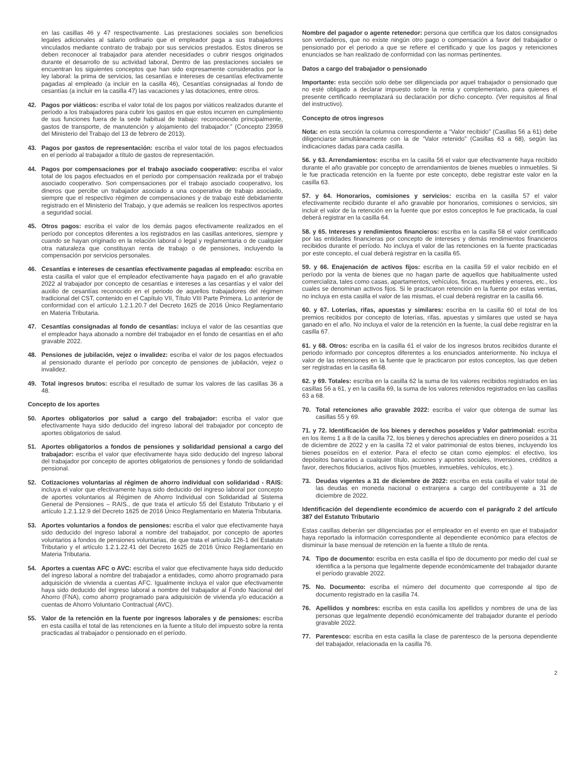en las casillas 46 y 47 respectivamente. Las prestaciones sociales son beneficios legales adicionales al salario ordinario que el empleador paga a sus trabajadores vinculados mediante contrato de trabajo por sus servicios prestados. Estos dineros se deben reconocer al trabajador para atender necesidades o cubrir riesgos originados durante el desarrollo de su actividad laboral, Dentro de las prestaciones sociales se encuentran los siguientes conceptos que han sido expresamente considerados por la ley laboral: la prima de servicios, las cesantías e intereses de cesantías efectivamente pagadas al empleado (a incluir en la casilla 46), Cesantías consignadas al fondo de cesantías (a incluir en la casilla 47) las vacaciones y las dotaciones, entre otros.
42. Pagos por viáticos: escriba el valor total de los pagos por viáticos realizados durante el período a los trabajadores para cubrir los gastos en que estos incurren en cumplimiento de sus funciones fuera de la sede habitual de trabajo: reconociendo principalmente, gastos de transporte, de manutención y alojamiento del trabajador.” (Concepto 23959 del Ministerio del Trabajo del 13 de febrero de 2013).
43. Pagos por gastos de representación: escriba el valor total de los pagos efectuados en el período al trabajador a título de gastos de representación.
44. Pagos por compensaciones por el trabajo asociado cooperativo: escriba el valor total de los pagos efectuados en el período por compensación realizada por el trabajo asociado cooperativo. Son compensaciones por el trabajo asociado cooperativo, los dineros que percibe un trabajador asociado a una cooperativa de trabajo asociado, siempre que el respectivo régimen de compensaciones y de trabajo esté debidamente registrado en el Ministerio del Trabajo, y que además se realicen los respectivos aportes a seguridad social.
45. Otros pagos: escriba el valor de los demás pagos efectivamente realizados en el período por conceptos diferentes a los registrados en las casillas anteriores, siempre y cuando se hayan originado en la relación laboral o legal y reglamentaria o de cualquier otra naturaleza que constituyan renta de trabajo o de pensiones, incluyendo la compensación por servicios personales.
46. Cesantías e intereses de cesantías efectivamente pagadas al empleado: escriba en esta casilla el valor que el empleador efectivamente haya pagado en el año gravable 2022 al trabajador por concepto de cesantías e intereses a las cesantías y el valor del auxilio de cesantías reconocido en el periodo de aquellos trabajadores del régimen tradicional del CST, contenido en el Capítulo VII, Título VIII Parte Primera. Lo anterior de conformidad con el artículo 1.2.1.20.7 del Decreto 1625 de 2016 Único Reglamentario en Materia Tributaria.
47. Cesantías consignadas al fondo de cesantías: incluya el valor de las cesantías que el empleador haya abonado a nombre del trabajador en el fondo de cesantías en el año gravable 2022.
48. Pensiones de jubilación, vejez o invalidez: escriba el valor de los pagos efectuados al pensionado durante el período por concepto de pensiones de jubilación, vejez o invalidez.
49. Total ingresos brutos: escriba el resultado de sumar los valores de las casillas 36 a 48.
Concepto de los aportes
50. Aportes obligatorios por salud a cargo del trabajador: escriba el valor que efectivamente haya sido deducido del ingreso laboral del trabajador por concepto de aportes obligatorios de salud.
51. Aportes obligatorios a fondos de pensiones y solidaridad pensional a cargo del trabajador: escriba el valor que efectivamente haya sido deducido del ingreso laboral del trabajador por concepto de aportes obligatorios de pensiones y fondo de solidaridad pensional.
52. Cotizaciones voluntarias al régimen de ahorro individual con solidaridad - RAIS: incluya el valor que efectivamente haya sido deducido del ingreso laboral por concepto de aportes voluntarios al Régimen de Ahorro Individual con Solidaridad al Sistema General de Pensiones – RAIS., de que trata el artículo 55 del Estatuto Tributario y el artículo 1.2.1.12.9 del Decreto 1625 de 2016 Único Reglamentario en Materia Tributaria.
53. Aportes voluntarios a fondos de pensiones: escriba el valor que efectivamente haya sido deducido del ingreso laboral a nombre del trabajador, por concepto de aportes voluntarios a fondos de pensiones voluntarias, de que trata el artículo 126-1 del Estatuto Tributario y el artículo 1.2.1.22.41 del Decreto 1625 de 2016 Único Reglamentario en Materia Tributaria.
54. Aportes a cuentas AFC o AVC: escriba el valor que efectivamente haya sido deducido del ingreso laboral a nombre del trabajador a entidades, como ahorro programado para adquisición de vivienda a cuentas AFC. Igualmente incluya el valor que efectivamente haya sido deducido del ingreso laboral a nombre del trabajador al Fondo Nacional del Ahorro (FNA), como ahorro programado para adquisición de vivienda y/o educación a cuentas de Ahorro Voluntario Contractual (AVC).
55. Valor de la retención en la fuente por ingresos laborales y de pensiones: escriba en esta casilla el total de las retenciones en la fuente a título del impuesto sobre la renta practicadas al trabajador o pensionado en el período.
Nombre del pagador o agente retenedor: persona que certifica que los datos consignados son verdaderos, que no existe ningún otro pago o compensación a favor del trabajador o pensionado por el periodo a que se refiere el certificado y que los pagos y retenciones enunciados se han realizado de conformidad con las normas pertinentes.
Datos a cargo del trabajador o pensionado
Importante: esta sección solo debe ser diligenciada por aquel trabajador o pensionado que no esté obligado a declarar impuesto sobre la renta y complementario, para quienes el presente certificado reemplazará su declaración por dicho concepto. (Ver requisitos al final del instructivo).
Concepto de otros ingresos
Nota: en esta sección la columna correspondiente a “Valor recibido” (Casillas 56 a 61) debe diligenciarse simultáneamente con la de “Valor retenido” (Casillas 63 a 68), según las indicaciones dadas para cada casilla.
56. y 63. Arrendamientos: escriba en la casilla 56 el valor que efectivamente haya recibido durante el año gravable por concepto de arrendamientos de bienes muebles o inmuebles. Si le fue practicada retención en la fuente por este concepto, debe registrar este valor en la casilla 63.
57. y 64. Honorarios, comisiones y servicios: escriba en la casilla 57 el valor efectivamente recibido durante el año gravable por honorarios, comisiones o servicios, sin incluir el valor de la retención en la fuente que por estos conceptos le fue practicada, la cual deberá registrar en la casilla 64.
58. y 65. Intereses y rendimientos financieros: escriba en la casilla 58 el valor certificado por las entidades financieras por concepto de intereses y demás rendimientos financieros recibidos durante el período. No incluya el valor de las retenciones en la fuente practicadas por este concepto, el cual deberá registrar en la casilla 65.
59. y 66. Enajenación de activos fijos: escriba en la casilla 59 el valor recibido en el período por la venta de bienes que no hagan parte de aquellos que habitualmente usted comercializa, tales como casas, apartamentos, vehículos, fincas, muebles y enseres, etc., los cuales se denominan activos fijos. Si le practicaron retención en la fuente por estas ventas, no incluya en esta casilla el valor de las mismas, el cual deberá registrar en la casilla 66.
60. y 67. Loterías, rifas, apuestas y similares: escriba en la casilla 60 el total de los premios recibidos por concepto de loterías, rifas, apuestas y similares que usted se haya ganado en el año. No incluya el valor de la retención en la fuente, la cual debe registrar en la casilla 67.
61. y 68. Otros: escriba en la casilla 61 el valor de los ingresos brutos recibidos durante el periodo informado por conceptos diferentes a los enunciados anteriormente. No incluya el valor de las retenciones en la fuente que le practicaron por estos conceptos, las que deben ser registradas en la casilla 68.
62. y 69. Totales: escriba en la casilla 62 la suma de los valores recibidos registrados en las casillas 56 a 61, y en la casilla 69, la suma de los valores retenidos registrados en las casillas 63 a 68.
70. Total retenciones año gravable 2022: escriba el valor que obtenga de sumar las casillas 55 y 69.
71. y 72. Identificación de los bienes y derechos poseídos y Valor patrimonial: escriba en los ítems 1 a 8 de la casilla 72, los bienes y derechos apreciables en dinero poseídos a 31 de diciembre de 2022 y en la casilla 72 el valor patrimonial de estos bienes, incluyendo los bienes poseídos en el exterior. Para el efecto se citan como ejemplos: el efectivo, los depósitos bancarios a cualquier título, acciones y aportes sociales, inversiones, créditos a favor, derechos fiduciarios, activos fijos (muebles, inmuebles, vehículos, etc.).
73. Deudas vigentes a 31 de diciembre de 2022: escriba en esta casilla el valor total de las deudas en moneda nacional o extranjera a cargo del contribuyente a 31 de diciembre de 2022.
Identificación del dependiente económico de acuerdo con el parágrafo 2 del artículo 387 del Estatuto Tributario
Estas casillas deberán ser diligenciadas por el empleador en el evento en que el trabajador haya reportado la información correspondiente al dependiente económico para efectos de disminuir la base mensual de retención en la fuente a título de renta.
74. Tipo de documento: escriba en esta casilla el tipo de documento por medio del cual se identifica a la persona que legalmente depende económicamente del trabajador durante el período gravable 2022.
75. No. Documento: escriba el número del documento que corresponde al tipo de documento registrado en la casilla 74.
76. Apellidos y nombres: escriba en esta casilla los apellidos y nombres de una de las personas que legalmente dependió económicamente del trabajador durante el período gravable 2022.
77. Parentesco: escriba en esta casilla la clase de parentesco de la persona dependiente del trabajador, relacionada en la casilla 76.
2